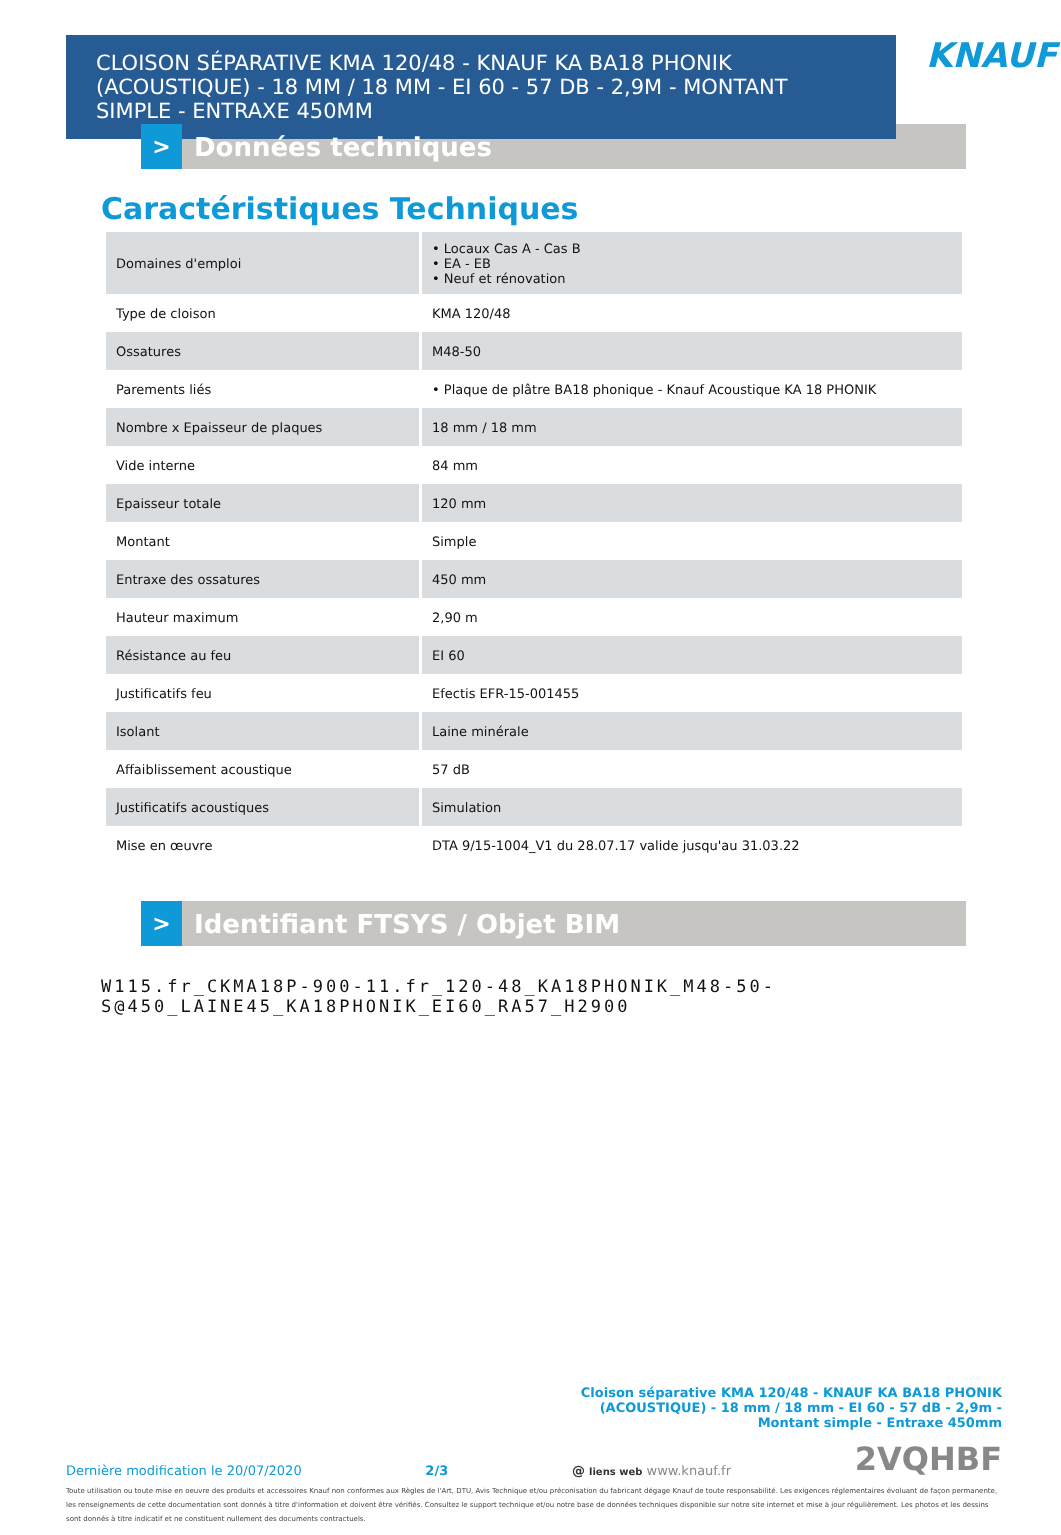CLOISON SÉPARATIVE KMA 120/48 - KNAUF KA BA18 PHONIK (ACOUSTIQUE) - 18 MM / 18 MM - EI 60 - 57 DB - 2,9M - MONTANT SIMPLE - ENTRAXE 450MM
KNAUF
>
Données techniques
Caractéristiques Techniques
| Domaines d'emploi | • Locaux Cas A - Cas B • EA - EB • Neuf et rénovation |
| Type de cloison | KMA 120/48 |
| Ossatures | M48-50 |
| Parements liés | • Plaque de plâtre BA18 phonique - Knauf Acoustique KA 18 PHONIK |
| Nombre x Epaisseur de plaques | 18 mm / 18 mm |
| Vide interne | 84 mm |
| Epaisseur totale | 120 mm |
| Montant | Simple |
| Entraxe des ossatures | 450 mm |
| Hauteur maximum | 2,90 m |
| Résistance au feu | EI 60 |
| Justificatifs feu | Efectis EFR-15-001455 |
| Isolant | Laine minérale |
| Affaiblissement acoustique | 57 dB |
| Justificatifs acoustiques | Simulation |
| Mise en œuvre | DTA 9/15-1004_V1 du 28.07.17 valide jusqu'au 31.03.22 |
>
Identifiant FTSYS / Objet BIM
W115.fr_CKMA18P-900-11.fr_120-48_KA18PHONIK_M48-50-
S@450_LAINE45_KA18PHONIK_EI60_RA57_H2900
Cloison séparative KMA 120/48 - KNAUF KA BA18 PHONIK (ACOUSTIQUE) - 18 mm / 18 mm - EI 60 - 57 dB - 2,9m - Montant simple - Entraxe 450mm
Dernière modification le 20/07/2020 2/3 @ liens web www.knauf.fr 2VQHBF
Toute utilisation ou toute mise en oeuvre des produits et accessoires Knauf non conformes aux Règles de l'Art, DTU, Avis Technique et/ou préconisation du fabricant dégage Knauf de toute responsabilité. Les exigences réglementaires évoluant de façon permanente, les renseignements de cette documentation sont donnés à titre d'information et doivent être vérifiés. Consultez le support technique et/ou notre base de données techniques disponible sur notre site internet et mise à jour régulièrement. Les photos et les dessins sont donnés à titre indicatif et ne constituent nullement des documents contractuels.